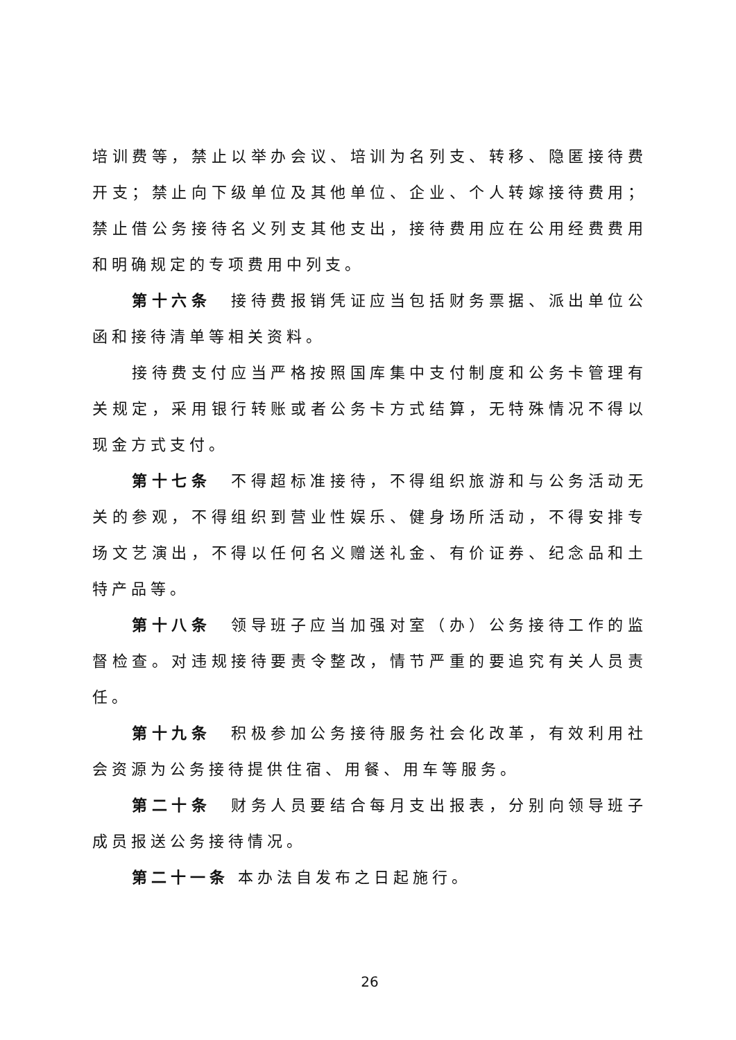培训费等，禁止以举办会议、培训为名列支、转移、隐匿接待费开支；禁止向下级单位及其他单位、企业、个人转嫁接待费用；禁止借公务接待名义列支其他支出，接待费用应在公用经费费用和明确规定的专项费用中列支。
第十六条　接待费报销凭证应当包括财务票据、派出单位公函和接待清单等相关资料。
接待费支付应当严格按照国库集中支付制度和公务卡管理有关规定，采用银行转账或者公务卡方式结算，无特殊情况不得以现金方式支付。
第十七条　不得超标准接待，不得组织旅游和与公务活动无关的参观，不得组织到营业性娱乐、健身场所活动，不得安排专场文艺演出，不得以任何名义赠送礼金、有价证券、纪念品和土特产品等。
第十八条　领导班子应当加强对室（办）公务接待工作的监督检查。对违规接待要责令整改，情节严重的要追究有关人员责任。
第十九条　积极参加公务接待服务社会化改革，有效利用社会资源为公务接待提供住宿、用餐、用车等服务。
第二十条　财务人员要结合每月支出报表，分别向领导班子成员报送公务接待情况。
第二十一条 本办法自发布之日起施行。
26